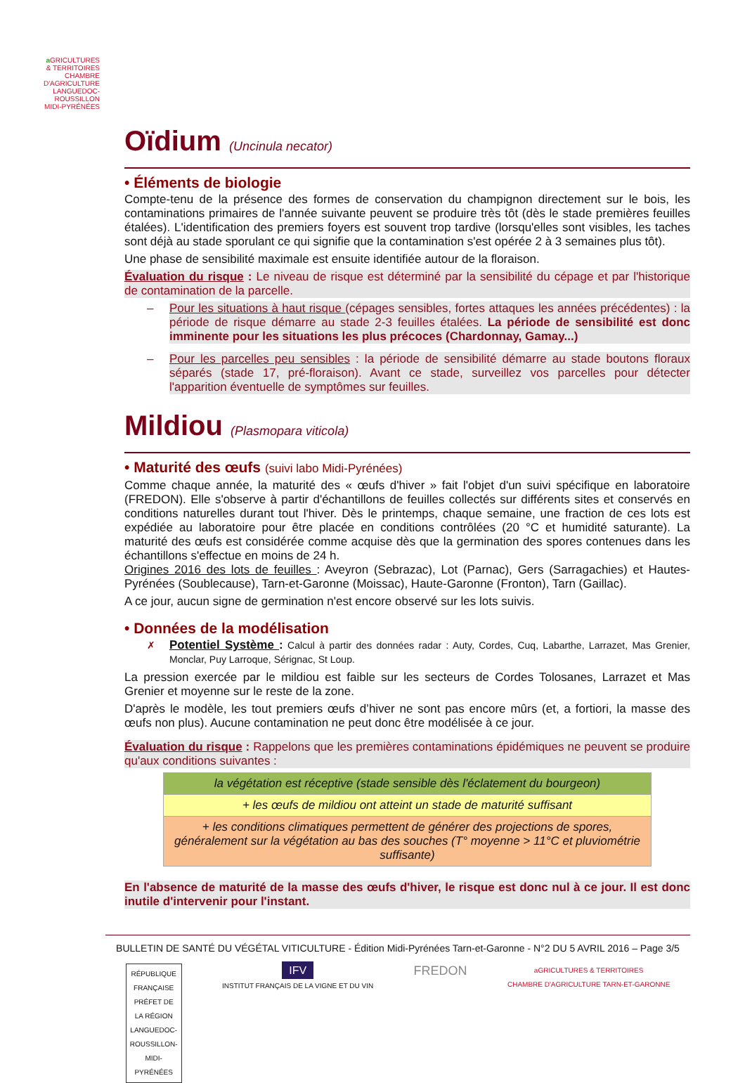a GRICULTURES
& TERRITOIRES
CHAMBRE D'AGRICULTURE LANGUEDOC-ROUSSILLON MIDI-PYRÉNÉES
Oïdium (Uncinula necator)
• Éléments de biologie
Compte-tenu de la présence des formes de conservation du champignon directement sur le bois, les contaminations primaires de l'année suivante peuvent se produire très tôt (dès le stade premières feuilles étalées). L'identification des premiers foyers est souvent trop tardive (lorsqu'elles sont visibles, les taches sont déjà au stade sporulant ce qui signifie que la contamination s'est opérée 2 à 3 semaines plus tôt).
Une phase de sensibilité maximale est ensuite identifiée autour de la floraison.
Évaluation du risque : Le niveau de risque est déterminé par la sensibilité du cépage et par l'historique de contamination de la parcelle.
– Pour les situations à haut risque (cépages sensibles, fortes attaques les années précédentes) : la période de risque démarre au stade 2-3 feuilles étalées. La période de sensibilité est donc imminente pour les situations les plus précoces (Chardonnay, Gamay...)
– Pour les parcelles peu sensibles : la période de sensibilité démarre au stade boutons floraux séparés (stade 17, pré-floraison). Avant ce stade, surveillez vos parcelles pour détecter l'apparition éventuelle de symptômes sur feuilles.
Mildiou (Plasmopara viticola)
• Maturité des œufs (suivi labo Midi-Pyrénées)
Comme chaque année, la maturité des « œufs d'hiver » fait l'objet d'un suivi spécifique en laboratoire (FREDON). Elle s'observe à partir d'échantillons de feuilles collectés sur différents sites et conservés en conditions naturelles durant tout l'hiver. Dès le printemps, chaque semaine, une fraction de ces lots est expédiée au laboratoire pour être placée en conditions contrôlées (20 °C et humidité saturante). La maturité des œufs est considérée comme acquise dès que la germination des spores contenues dans les échantillons s'effectue en moins de 24 h.
Origines 2016 des lots de feuilles : Aveyron (Sebrazac), Lot (Parnac), Gers (Sarragachies) et Hautes-Pyrénées (Soublecause), Tarn-et-Garonne (Moissac), Haute-Garonne (Fronton), Tarn (Gaillac).
A ce jour, aucun signe de germination n'est encore observé sur les lots suivis.
• Données de la modélisation
✗ Potentiel Système : Calcul à partir des données radar : Auty, Cordes, Cuq, Labarthe, Larrazet, Mas Grenier, Monclar, Puy Larroque, Sérignac, St Loup.
La pression exercée par le mildiou est faible sur les secteurs de Cordes Tolosanes, Larrazet et Mas Grenier et moyenne sur le reste de la zone.
D'après le modèle, les tout premiers œufs d’hiver ne sont pas encore mûrs (et, a fortiori, la masse des œufs non plus). Aucune contamination ne peut donc être modélisée à ce jour.
Évaluation du risque : Rappelons que les premières contaminations épidémiques ne peuvent se produire qu'aux conditions suivantes :
| la végétation est réceptive (stade sensible dès l'éclatement du bourgeon) |
| + les œufs de mildiou ont atteint un stade de maturité suffisant |
| + les conditions climatiques permettent de générer des projections de spores, généralement sur la végétation au bas des souches (T° moyenne > 11°C et pluviométrie suffisante) |
En l'absence de maturité de la masse des œufs d'hiver, le risque est donc nul à ce jour. Il est donc inutile d'intervenir pour l'instant.
BULLETIN DE SANTÉ DU VÉGÉTAL VITICULTURE - Édition Midi-Pyrénées Tarn-et-Garonne - N°2 DU 5 AVRIL 2016 – Page 3/5
RÉPUBLIQUE FRANÇAISE
PRÉFET DE LA RÉGION LANGUEDOC-ROUSSILLON-MIDI-PYRÉNÉES
IFV
INSTITUT FRANÇAIS DE LA VIGNE ET DU VIN
FREDON
aGRICULTURES & TERRITOIRES
CHAMBRE D'AGRICULTURE TARN-ET-GARONNE